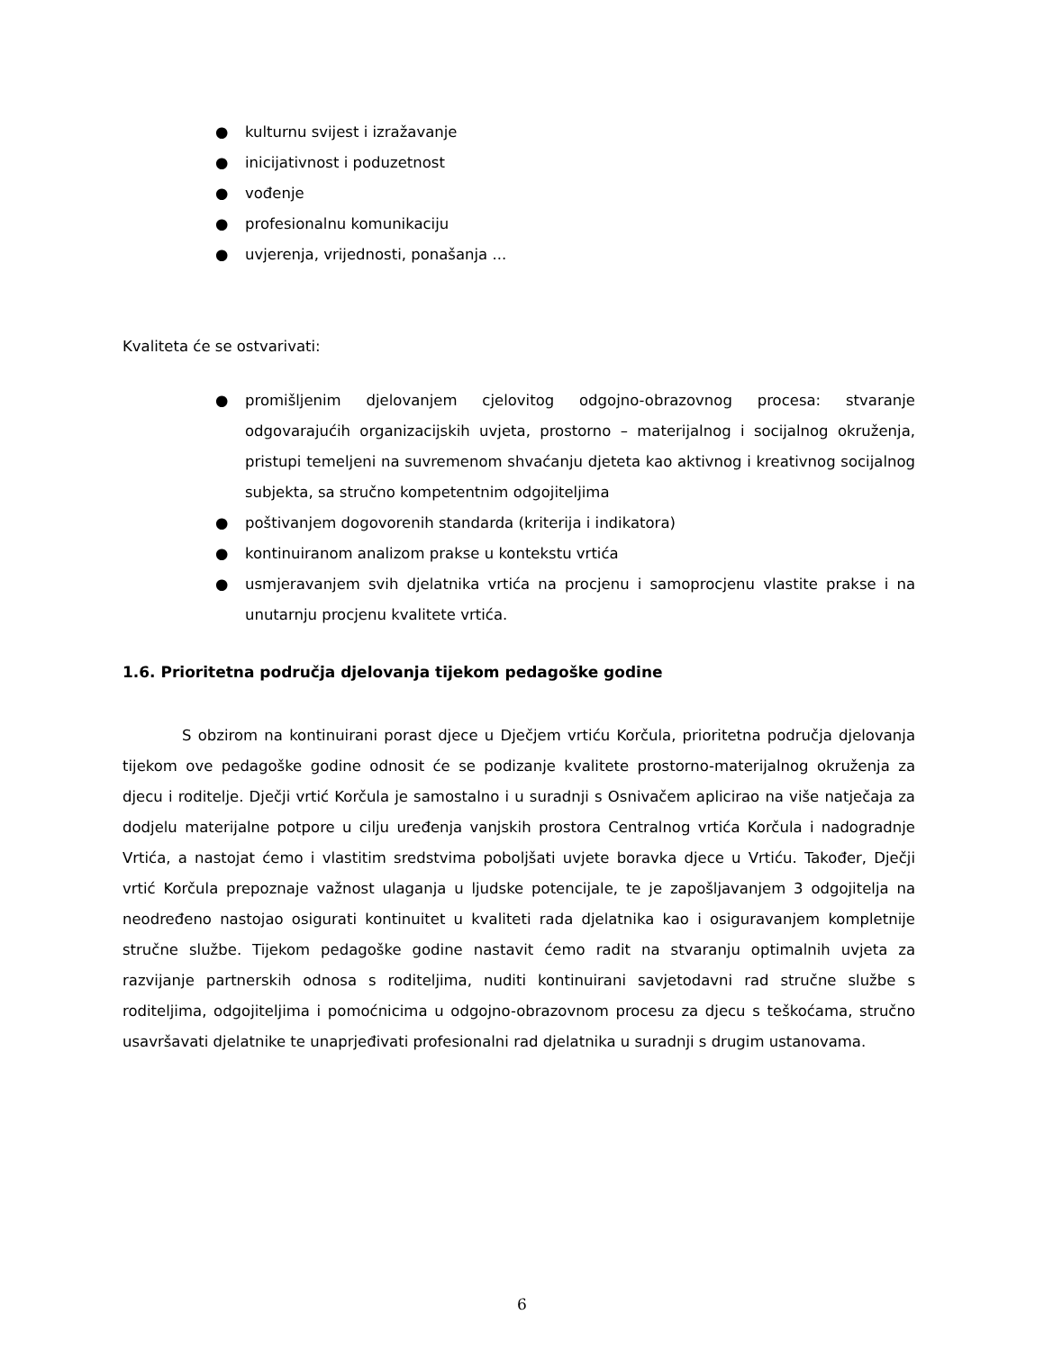● kulturnu svijest i izražavanje
● inicijativnost i poduzetnost
● vođenje
● profesionalnu komunikaciju
● uvjerenja, vrijednosti, ponašanja ...
Kvaliteta će se ostvarivati:
● promišljenim djelovanjem cjelovitog odgojno-obrazovnog procesa: stvaranje odgovarajućih organizacijskih uvjeta, prostorno – materijalnog i socijalnog okruženja, pristupi temeljeni na suvremenom shvaćanju djeteta kao aktivnog i kreativnog socijalnog subjekta, sa stručno kompetentnim odgojiteljima
● poštivanjem dogovorenih standarda (kriterija i indikatora)
● kontinuiranom analizom prakse u kontekstu vrtića
● usmjeravanjem svih djelatnika vrtića na procjenu i samoprocjenu vlastite prakse i na unutarnju procjenu kvalitete vrtića.
1.6. Prioritetna područja djelovanja tijekom pedagoške godine
S obzirom na kontinuirani porast djece u Dječjem vrtiću Korčula, prioritetna područja djelovanja tijekom ove pedagoške godine odnosit će se podizanje kvalitete prostorno-materijalnog okruženja za djecu i roditelje. Dječji vrtić Korčula je samostalno i u suradnji s Osnivačem aplicirao na više natječaja za dodjelu materijalne potpore u cilju uređenja vanjskih prostora Centralnog vrtića Korčula i nadogradnje Vrtića, a nastojat ćemo i vlastitim sredstvima poboljšati uvjete boravka djece u Vrtiću. Također, Dječji vrtić Korčula prepoznaje važnost ulaganja u ljudske potencijale, te je zapošljavanjem 3 odgojitelja na neodređeno nastojao osigurati kontinuitet u kvaliteti rada djelatnika kao i osiguravanjem kompletnije stručne službe. Tijekom pedagoške godine nastavit ćemo radit na stvaranju optimalnih uvjeta za razvijanje partnerskih odnosa s roditeljima, nuditi kontinuirani savjetodavni rad stručne službe s roditeljima, odgojiteljima i pomoćnicima u odgojno-obrazovnom procesu za djecu s teškoćama, stručno usavršavati djelatnike te unaprjeđivati profesionalni rad djelatnika u suradnji s drugim ustanovama.
6